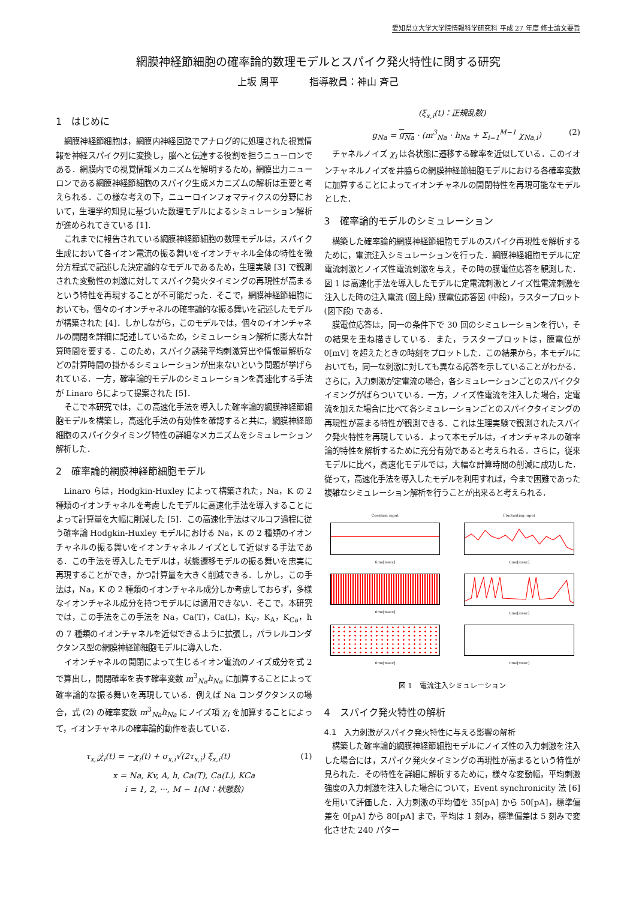愛知県立大学大学院情報科学研究科 平成 27 年度 修士論文要旨
網膜神経節細胞の確率論的数理モデルとスパイク発火特性に関する研究
上坂 周平 指導教員：神山 斉己
1　はじめに
網膜神経節細胞は，網膜内神経回路でアナログ的に処理された視覚情報を神経スパイク列に変換し，脳へと伝達する役割を担うニューロンである．網膜内での視覚情報メカニズムを解明するため，網膜出力ニューロンである網膜神経節細胞のスパイク生成メカニズムの解析は重要と考えられる．この様な考えの下，ニューロインフォマティクスの分野において，生理学的知見に基づいた数理モデルによるシミュレーション解析が進められてきている [1]．
これまでに報告されている網膜神経節細胞の数理モデルは，スパイク生成において各イオン電流の振る舞いをイオンチャネル全体の特性を微分方程式で記述した決定論的なモデルであるため，生理実験 [3] で観測された変動性の刺激に対してスパイク発火タイミングの再現性が高まるという特性を再現することが不可能だった．そこで，網膜神経節細胞においても，個々のイオンチャネルの確率論的な振る舞いを記述したモデルが構築された [4]．しかしながら，このモデルでは，個々のイオンチャネルの開閉を詳細に記述しているため，シミュレーション解析に膨大な計算時間を要する．このため，スパイク誘発平均刺激算出や情報量解析などの計算時間の掛かるシミュレーションが出来ないという問題が挙げられている．一方，確率論的モデルのシミュレーションを高速化する手法が Linaro らによって提案された [5]．
そこで本研究では，この高速化手法を導入した確率論的網膜神経節細胞モデルを構築し，高速化手法の有効性を確認すると共に，網膜神経節細胞のスパイクタイミング特性の詳細なメカニズムをシミュレーション解析した．
2　確率論的網膜神経節細胞モデル
Linaro らは，Hodgkin-Huxley によって構築された，Na，K の 2 種類のイオンチャネルを考慮したモデルに高速化手法を導入することによって計算量を大幅に削減した [5]．この高速化手法はマルコフ過程に従う確率論 Hodgkin-Huxley モデルにおける Na，K の 2 種類のイオンチャネルの振る舞いをイオンチャネルノイズとして近似する手法である．この手法を導入したモデルは，状態遷移モデルの振る舞いを忠実に再現することができ，かつ計算量を大きく削減できる．しかし，この手法は，Na，K の 2 種類のイオンチャネル成分しか考慮しておらず，多様なイオンチャネル成分を持つモデルには適用できない．そこで，本研究では，この手法をこの手法を Na，Ca(T)，Ca(L)，K<sub>V</sub>，K<sub>A</sub>，K<sub>Ca</sub>，h の 7 種類のイオンチャネルを近似できるように拡張し，パラレルコンダクタンス型の網膜神経節細胞モデルに導入した．
イオンチャネルの開閉によって生じるイオン電流のノイズ成分を式 2 で算出し，開閉確率を表す確率変数 m<sup>3</sup><sub>Na</sub>h<sub>Na</sub> に加算することによって確率論的な振る舞いを再現している．例えば Na コンダクタンスの場合，式 (2) の確率変数 m<sup>3</sup><sub>Na</sub>h<sub>Na</sub> にノイズ項 χ<sub>i</sub> を加算することによって，イオンチャネルの確率論的動作を表している．
τ<sub>x,i</sub>χ̇<sub>i</sub>(t) = −χ<sub>i</sub>(t) + σ<sub>x,i</sub>√(2τ<sub>x,i</sub>) ξ<sub>x,i</sub>(t) (1)
x = Na, Kv, A, h, Ca(T), Ca(L), KCa
i = 1, 2, ···, M − 1(M：状態数)
(ξ<sub>x,i</sub>(t)：正規乱数)
g<sub>Na</sub> = g<sub>Na</sub> · (m<sup>3</sup><sub>Na</sub> · h<sub>Na</sub> + Σ<sub>i=1</sub><sup>M−1</sup> χ<sub>Na,i</sub>) (2)
チャネルノイズ χ<sub>i</sub> は各状態に遷移する確率を近似している．このイオンチャネルノイズを井脇らの網膜神経節細胞モデルにおける各確率変数に加算することによってイオンチャネルの開閉特性を再現可能なモデルとした．
3　確率論的モデルのシミュレーション
構築した確率論的網膜神経節細胞モデルのスパイク再現性を解析するために，電流注入シミュレーションを行った．網膜神経細胞モデルに定電流刺激とノイズ性電流刺激を与え，その時の膜電位応答を観測した．図 1 は高速化手法を導入したモデルに定電流刺激とノイズ性電流刺激を注入した時の注入電流 (図上段) 膜電位応答図 (中段)，ラスタープロット (図下段) である．
膜電位応答は，同一の条件下で 30 回のシミュレーションを行い，その結果を重ね描きしている．また，ラスタープロットは，膜電位が 0[mV] を超えたときの時刻をプロットした．この結果から，本モデルにおいても，同一な刺激に対しても異なる応答を示していることがわかる．さらに，入力刺激が定電流の場合，各シミュレーションごとのスパイクタイミングがばらついている．一方，ノイズ性電流を注入した場合，定電流を加えた場合に比べて各シミュレーションごとのスパイクタイミングの再現性が高まる特性が観測できる．これは生理実験で観測されたスパイク発火特性を再現している．よって本モデルは，イオンチャネルの確率論的特性を解析するために充分有効であると考えられる．さらに，従来モデルに比べ，高速化モデルでは，大幅な計算時間の削減に成功した．従って，高速化手法を導入したモデルを利用すれば，今まで困難であった複雑なシミュレーション解析を行うことが出来ると考えられる．
Constant input
time[msec]
Fluctuating input
time[msec]
time[msec]
time[msec]
time[msec]
time[msec]
図 1　電流注入シミュレーション
4　スパイク発火特性の解析
4.1　入力刺激がスパイク発火特性に与える影響の解析
構築した確率論的網膜神経節細胞モデルにノイズ性の入力刺激を注入した場合には，スパイク発火タイミングの再現性が高まるという特性が見られた．その特性を詳細に解析するために，様々な変動幅，平均刺激強度の入力刺激を注入した場合について，Event synchronicity 法 [6] を用いて評価した．入力刺激の平均値を 35[pA] から 50[pA]，標準偏差を 0[pA] から 80[pA] まで，平均は 1 刻み，標準偏差は 5 刻みで変化させた 240 パター